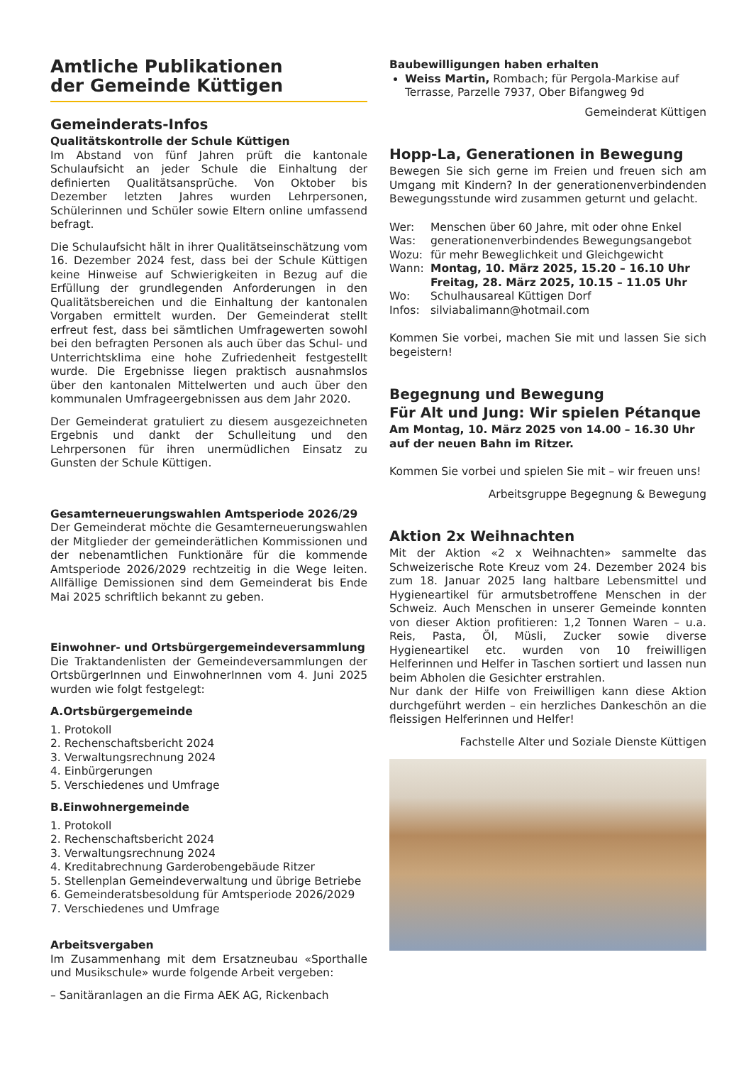Amtliche Publikationen
der Gemeinde Küttigen
Gemeinderats-Infos
Qualitätskontrolle der Schule Küttigen
Im Abstand von fünf Jahren prüft die kantonale Schulaufsicht an jeder Schule die Einhaltung der definierten Qualitätsansprüche. Von Oktober bis Dezember letzten Jahres wurden Lehrpersonen, Schülerinnen und Schüler sowie Eltern online umfassend befragt.
Die Schulaufsicht hält in ihrer Qualitätseinschätzung vom 16. Dezember 2024 fest, dass bei der Schule Küttigen keine Hinweise auf Schwierigkeiten in Bezug auf die Erfüllung der grundlegenden Anforderungen in den Qualitätsbereichen und die Einhaltung der kantonalen Vorgaben ermittelt wurden. Der Gemeinderat stellt erfreut fest, dass bei sämtlichen Umfragewerten sowohl bei den befragten Personen als auch über das Schul- und Unterrichtsklima eine hohe Zufriedenheit festgestellt wurde. Die Ergebnisse liegen praktisch ausnahmslos über den kantonalen Mittelwerten und auch über den kommunalen Umfrageergebnissen aus dem Jahr 2020.
Der Gemeinderat gratuliert zu diesem ausgezeichneten Ergebnis und dankt der Schulleitung und den Lehrpersonen für ihren unermüdlichen Einsatz zu Gunsten der Schule Küttigen.
Gesamterneuerungswahlen Amtsperiode 2026/29
Der Gemeinderat möchte die Gesamterneuerungswahlen der Mitglieder der gemeinderätlichen Kommissionen und der nebenamtlichen Funktionäre für die kommende Amtsperiode 2026/2029 rechtzeitig in die Wege leiten. Allfällige Demissionen sind dem Gemeinderat bis Ende Mai 2025 schriftlich bekannt zu geben.
Einwohner- und Ortsbürgergemeindeversammlung
Die Traktandenlisten der Gemeindeversammlungen der OrtsbürgerInnen und EinwohnerInnen vom 4. Juni 2025 wurden wie folgt festgelegt:
A.Ortsbürgergemeinde
1. Protokoll
2. Rechenschaftsbericht 2024
3. Verwaltungsrechnung 2024
4. Einbürgerungen
5. Verschiedenes und Umfrage
B.Einwohnergemeinde
1. Protokoll
2. Rechenschaftsbericht 2024
3. Verwaltungsrechnung 2024
4. Kreditabrechnung Garderobengebäude Ritzer
5. Stellenplan Gemeindeverwaltung und übrige Betriebe
6. Gemeinderatsbesoldung für Amtsperiode 2026/2029
7. Verschiedenes und Umfrage
Arbeitsvergaben
Im Zusammenhang mit dem Ersatzneubau «Sporthalle und Musikschule» wurde folgende Arbeit vergeben:
– Sanitäranlagen an die Firma AEK AG, Rickenbach
Baubewilligungen haben erhalten
Weiss Martin, Rombach; für Pergola-Markise auf Terrasse, Parzelle 7937, Ober Bifangweg 9d
Gemeinderat Küttigen
Hopp-La, Generationen in Bewegung
Bewegen Sie sich gerne im Freien und freuen sich am Umgang mit Kindern? In der generationenverbindenden Bewegungsstunde wird zusammen geturnt und gelacht.
Wer: Menschen über 60 Jahre, mit oder ohne Enkel Was: generationenverbindendes Bewegungsangebot Wozu: für mehr Beweglichkeit und Gleichgewicht Wann: Montag, 10. März 2025, 15.20 – 16.10 Uhr
Freitag, 28. März 2025, 10.15 – 11.05 Uhr Wo: Schulhausareal Küttigen Dorf Infos: silviabalimann@hotmail.com
Kommen Sie vorbei, machen Sie mit und lassen Sie sich begeistern!
Begegnung und Bewegung
Für Alt und Jung: Wir spielen Pétanque
Am Montag, 10. März 2025 von 14.00 – 16.30 Uhr auf der neuen Bahn im Ritzer.
Kommen Sie vorbei und spielen Sie mit – wir freuen uns!
Arbeitsgruppe Begegnung & Bewegung
Aktion 2x Weihnachten
Mit der Aktion «2 x Weihnachten» sammelte das Schweizerische Rote Kreuz vom 24. Dezember 2024 bis zum 18. Januar 2025 lang haltbare Lebensmittel und Hygieneartikel für armutsbetroffene Menschen in der Schweiz. Auch Menschen in unserer Gemeinde konnten von dieser Aktion profitieren: 1,2 Tonnen Waren – u.a. Reis, Pasta, Öl, Müsli, Zucker sowie diverse Hygieneartikel etc. wurden von 10 freiwilligen Helferinnen und Helfer in Taschen sortiert und lassen nun beim Abholen die Gesichter erstrahlen.
Nur dank der Hilfe von Freiwilligen kann diese Aktion durchgeführt werden – ein herzliches Dankeschön an die fleissigen Helferinnen und Helfer!
Fachstelle Alter und Soziale Dienste Küttigen